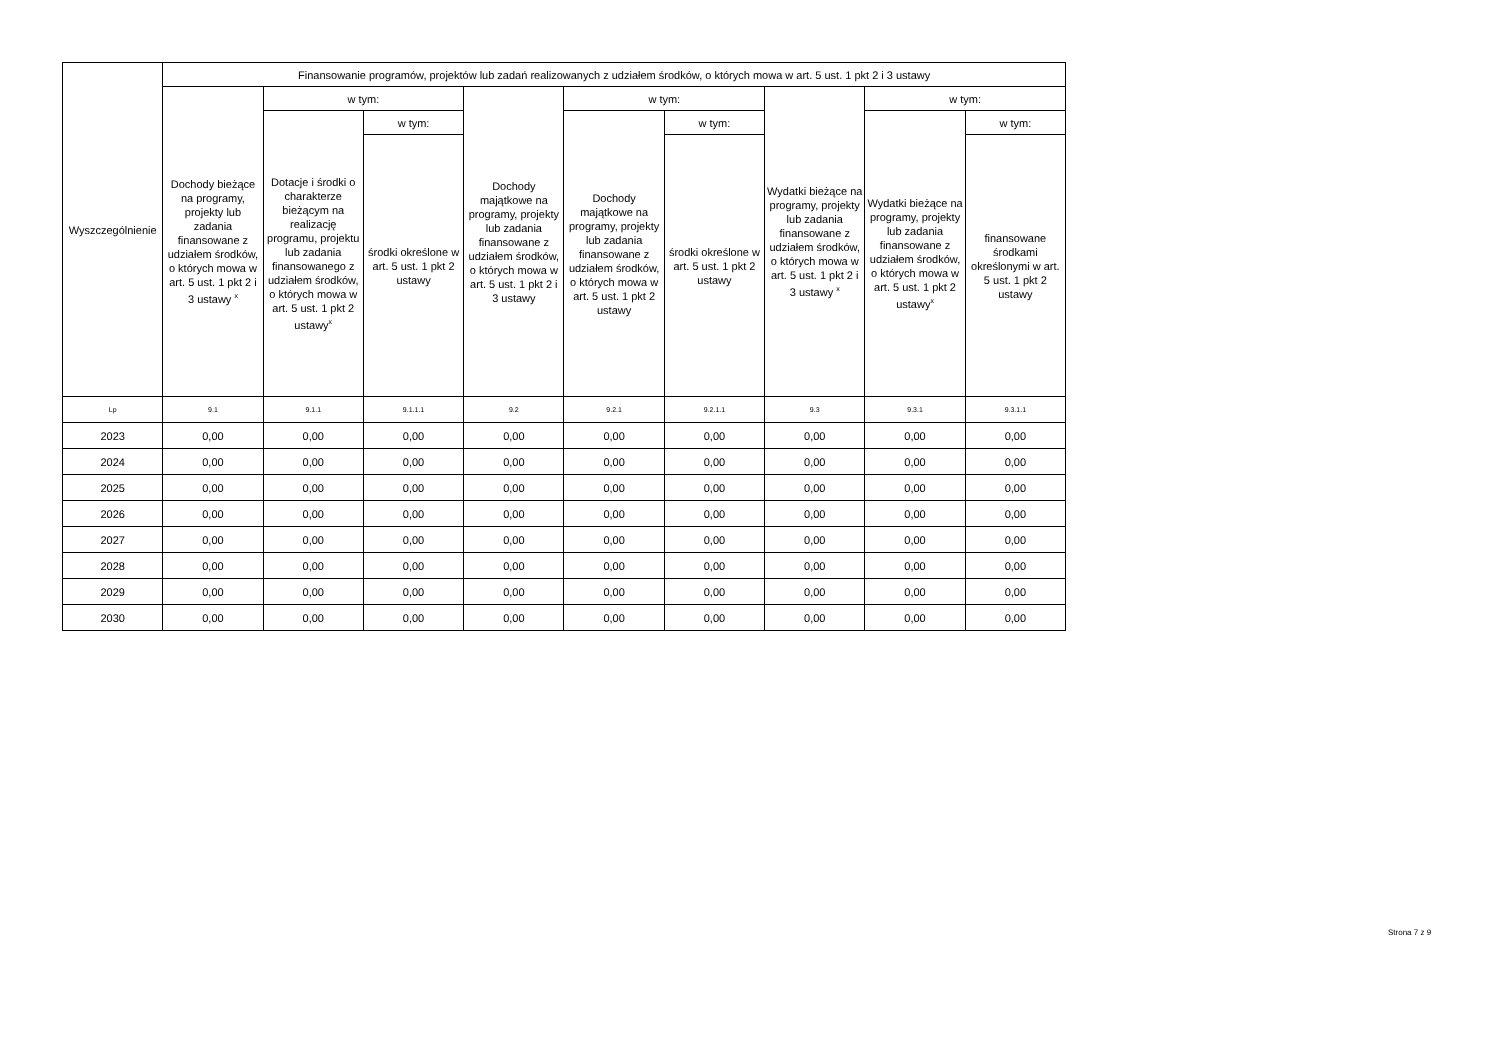| Wyszczególnienie | Finansowanie programów, projektów lub zadań realizowanych z udziałem środków, o których mowa w art. 5 ust. 1 pkt 2 i 3 ustawy | | | | | | | | |
| --- | --- | --- | --- | --- | --- | --- | --- | --- | --- |
| | Dochody bieżące na programy, projekty lub zadania finansowane z udziałem środków, o których mowa w art. 5 ust. 1 pkt 2 i 3 ustawy <sup>x</sup> | w tym: | | Dochody majątkowe na programy, projekty lub zadania finansowane z udziałem środków, o których mowa w art. 5 ust. 1 pkt 2 i 3 ustawy | w tym: | | Wydatki bieżące na programy, projekty lub zadania finansowane z udziałem środków, o których mowa w art. 5 ust. 1 pkt 2 i 3 ustawy <sup>x</sup> | w tym: | |
| | | Dotacje i środki o charakterze bieżącym na realizację programu, projektu lub zadania finansowanego z udziałem środków, o których mowa w art. 5 ust. 1 pkt 2 ustawy<sup>x</sup> | w tym: | | Dochody majątkowe na programy, projekty lub zadania finansowane z udziałem środków, o których mowa w art. 5 ust. 1 pkt 2 ustawy | w tym: | | Wydatki bieżące na programy, projekty lub zadania finansowane z udziałem środków, o których mowa w art. 5 ust. 1 pkt 2 ustawy<sup>x</sup> | w tym: |
| | | | środki określone w art. 5 ust. 1 pkt 2 ustawy | | | środki określone w art. 5 ust. 1 pkt 2 ustawy | | | finansowane środkami określonymi w art. 5 ust. 1 pkt 2 ustawy |
| Lp | 9.1 | 9.1.1 | 9.1.1.1 | 9.2 | 9.2.1 | 9.2.1.1 | 9.3 | 9.3.1 | 9.3.1.1 |
| 2023 | 0,00 | 0,00 | 0,00 | 0,00 | 0,00 | 0,00 | 0,00 | 0,00 | 0,00 |
| 2024 | 0,00 | 0,00 | 0,00 | 0,00 | 0,00 | 0,00 | 0,00 | 0,00 | 0,00 |
| 2025 | 0,00 | 0,00 | 0,00 | 0,00 | 0,00 | 0,00 | 0,00 | 0,00 | 0,00 |
| 2026 | 0,00 | 0,00 | 0,00 | 0,00 | 0,00 | 0,00 | 0,00 | 0,00 | 0,00 |
| 2027 | 0,00 | 0,00 | 0,00 | 0,00 | 0,00 | 0,00 | 0,00 | 0,00 | 0,00 |
| 2028 | 0,00 | 0,00 | 0,00 | 0,00 | 0,00 | 0,00 | 0,00 | 0,00 | 0,00 |
| 2029 | 0,00 | 0,00 | 0,00 | 0,00 | 0,00 | 0,00 | 0,00 | 0,00 | 0,00 |
| 2030 | 0,00 | 0,00 | 0,00 | 0,00 | 0,00 | 0,00 | 0,00 | 0,00 | 0,00 |
Strona 7 z 9